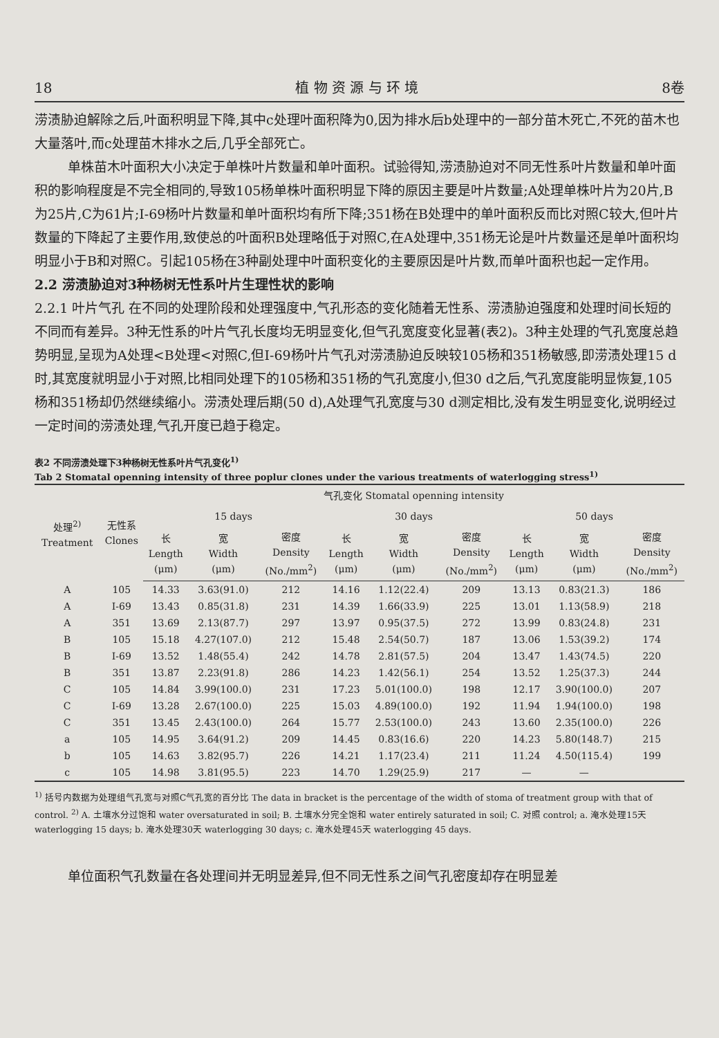18 植 物 资 源 与 环 境 8卷
涝渍胁迫解除之后,叶面积明显下降,其中c处理叶面积降为0,因为排水后b处理中的一部分苗木死亡,不死的苗木也大量落叶,而c处理苗木排水之后,几乎全部死亡。
单株苗木叶面积大小决定于单株叶片数量和单叶面积。试验得知,涝渍胁迫对不同无性系叶片数量和单叶面积的影响程度是不完全相同的,导致105杨单株叶面积明显下降的原因主要是叶片数量;A处理单株叶片为20片,B为25片,C为61片;I-69杨叶片数量和单叶面积均有所下降;351杨在B处理中的单叶面积反而比对照C较大,但叶片数量的下降起了主要作用,致使总的叶面积B处理略低于对照C,在A处理中,351杨无论是叶片数量还是单叶面积均明显小于B和对照C。引起105杨在3种副处理中叶面积变化的主要原因是叶片数,而单叶面积也起一定作用。
2.2 涝渍胁迫对3种杨树无性系叶片生理性状的影响
2.2.1 叶片气孔 在不同的处理阶段和处理强度中,气孔形态的变化随着无性系、涝渍胁迫强度和处理时间长短的不同而有差异。3种无性系的叶片气孔长度均无明显变化,但气孔宽度变化显著(表2)。3种主处理的气孔宽度总趋势明显,呈现为A处理<B处理<对照C,但I-69杨叶片气孔对涝渍胁迫反映较105杨和351杨敏感,即涝渍处理15 d时,其宽度就明显小于对照,比相同处理下的105杨和351杨的气孔宽度小,但30 d之后,气孔宽度能明显恢复,105杨和351杨却仍然继续缩小。涝渍处理后期(50 d),A处理气孔宽度与30 d测定相比,没有发生明显变化,说明经过一定时间的涝渍处理,气孔开度已趋于稳定。
表2 不同涝渍处理下3种杨树无性系叶片气孔变化<sup>1)</sup>
Tab 2 Stomatal openning intensity of three poplur clones under the various treatments of waterlogging stress<sup>1)</sup>
| 处理<sup>2)</sup> Treatment | 无性系 Clones | 气孔变化 Stomatal openning intensity | | | | | | | | |
| --- | --- | --- | --- | --- | --- | --- | --- | --- | --- | --- |
| | | 15 days | | | 30 days | | | 50 days | | |
| | | 长 Length (μm) | 宽 Width (μm) | 密度 Density (No./mm<sup>2</sup>) | 长 Length (μm) | 宽 Width (μm) | 密度 Density (No./mm<sup>2</sup>) | 长 Length (μm) | 宽 Width (μm) | 密度 Density (No./mm<sup>2</sup>) |
| A | 105 | 14.33 | 3.63(91.0) | 212 | 14.16 | 1.12(22.4) | 209 | 13.13 | 0.83(21.3) | 186 |
| A | I-69 | 13.43 | 0.85(31.8) | 231 | 14.39 | 1.66(33.9) | 225 | 13.01 | 1.13(58.9) | 218 |
| A | 351 | 13.69 | 2.13(87.7) | 297 | 13.97 | 0.95(37.5) | 272 | 13.99 | 0.83(24.8) | 231 |
| B | 105 | 15.18 | 4.27(107.0) | 212 | 15.48 | 2.54(50.7) | 187 | 13.06 | 1.53(39.2) | 174 |
| B | I-69 | 13.52 | 1.48(55.4) | 242 | 14.78 | 2.81(57.5) | 204 | 13.47 | 1.43(74.5) | 220 |
| B | 351 | 13.87 | 2.23(91.8) | 286 | 14.23 | 1.42(56.1) | 254 | 13.52 | 1.25(37.3) | 244 |
| C | 105 | 14.84 | 3.99(100.0) | 231 | 17.23 | 5.01(100.0) | 198 | 12.17 | 3.90(100.0) | 207 |
| C | I-69 | 13.28 | 2.67(100.0) | 225 | 15.03 | 4.89(100.0) | 192 | 11.94 | 1.94(100.0) | 198 |
| C | 351 | 13.45 | 2.43(100.0) | 264 | 15.77 | 2.53(100.0) | 243 | 13.60 | 2.35(100.0) | 226 |
| a | 105 | 14.95 | 3.64(91.2) | 209 | 14.45 | 0.83(16.6) | 220 | 14.23 | 5.80(148.7) | 215 |
| b | 105 | 14.63 | 3.82(95.7) | 226 | 14.21 | 1.17(23.4) | 211 | 11.24 | 4.50(115.4) | 199 |
| c | 105 | 14.98 | 3.81(95.5) | 223 | 14.70 | 1.29(25.9) | 217 | — | — | |
<sup>1)</sup> 括号内数据为处理组气孔宽与对照C气孔宽的百分比 The data in bracket is the percentage of the width of stoma of treatment group with that of control. <sup>2)</sup> A. 土壤水分过饱和 water oversaturated in soil; B. 土壤水分完全饱和 water entirely saturated in soil; C. 对照 control; a. 淹水处理15天 waterlogging 15 days; b. 淹水处理30天 waterlogging 30 days; c. 淹水处理45天 waterlogging 45 days.
单位面积气孔数量在各处理间并无明显差异,但不同无性系之间气孔密度却存在明显差